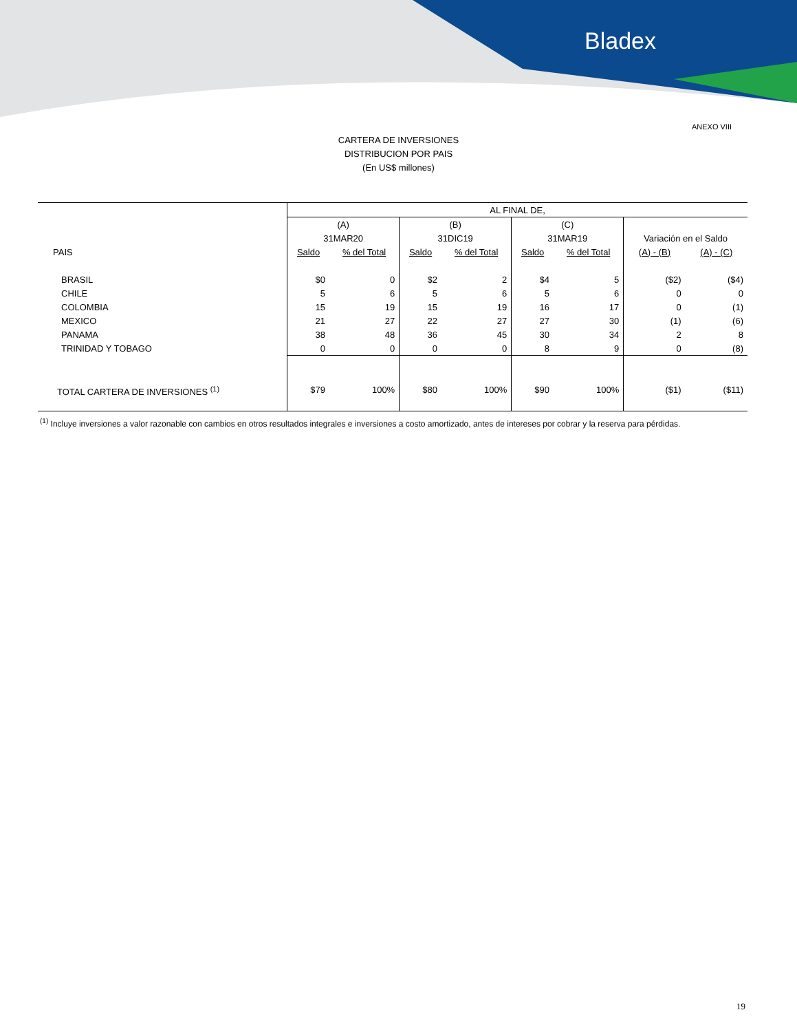Bladex
ANEXO VIII
CARTERA DE INVERSIONES
DISTRIBUCION POR PAIS
(En US$ millones)
| | AL FINAL DE, | | | | | | | |
| --- | --- | --- | --- | --- | --- | --- | --- | --- |
| | (A) | | (B) | | (C) | | | |
| | 31MAR20 | | 31DIC19 | | 31MAR19 | | Variación en el Saldo | |
| PAIS | Saldo | % del Total | Saldo | % del Total | Saldo | % del Total | (A) - (B) | (A) - (C) |
| BRASIL | $0 | 0 | $2 | 2 | $4 | 5 | ($2) | ($4) |
| CHILE | 5 | 6 | 5 | 6 | 5 | 6 | 0 | 0 |
| COLOMBIA | 15 | 19 | 15 | 19 | 16 | 17 | 0 | (1) |
| MEXICO | 21 | 27 | 22 | 27 | 27 | 30 | (1) | (6) |
| PANAMA | 38 | 48 | 36 | 45 | 30 | 34 | 2 | 8 |
| TRINIDAD Y TOBAGO | 0 | 0 | 0 | 0 | 8 | 9 | 0 | (8) |
| TOTAL CARTERA DE INVERSIONES <sup>(1)</sup> | $79 | 100% | $80 | 100% | $90 | 100% | ($1) | ($11) |
<sup>(1)</sup> Incluye inversiones a valor razonable con cambios en otros resultados integrales e inversiones a costo amortizado, antes de intereses por cobrar y la reserva para pérdidas.
19